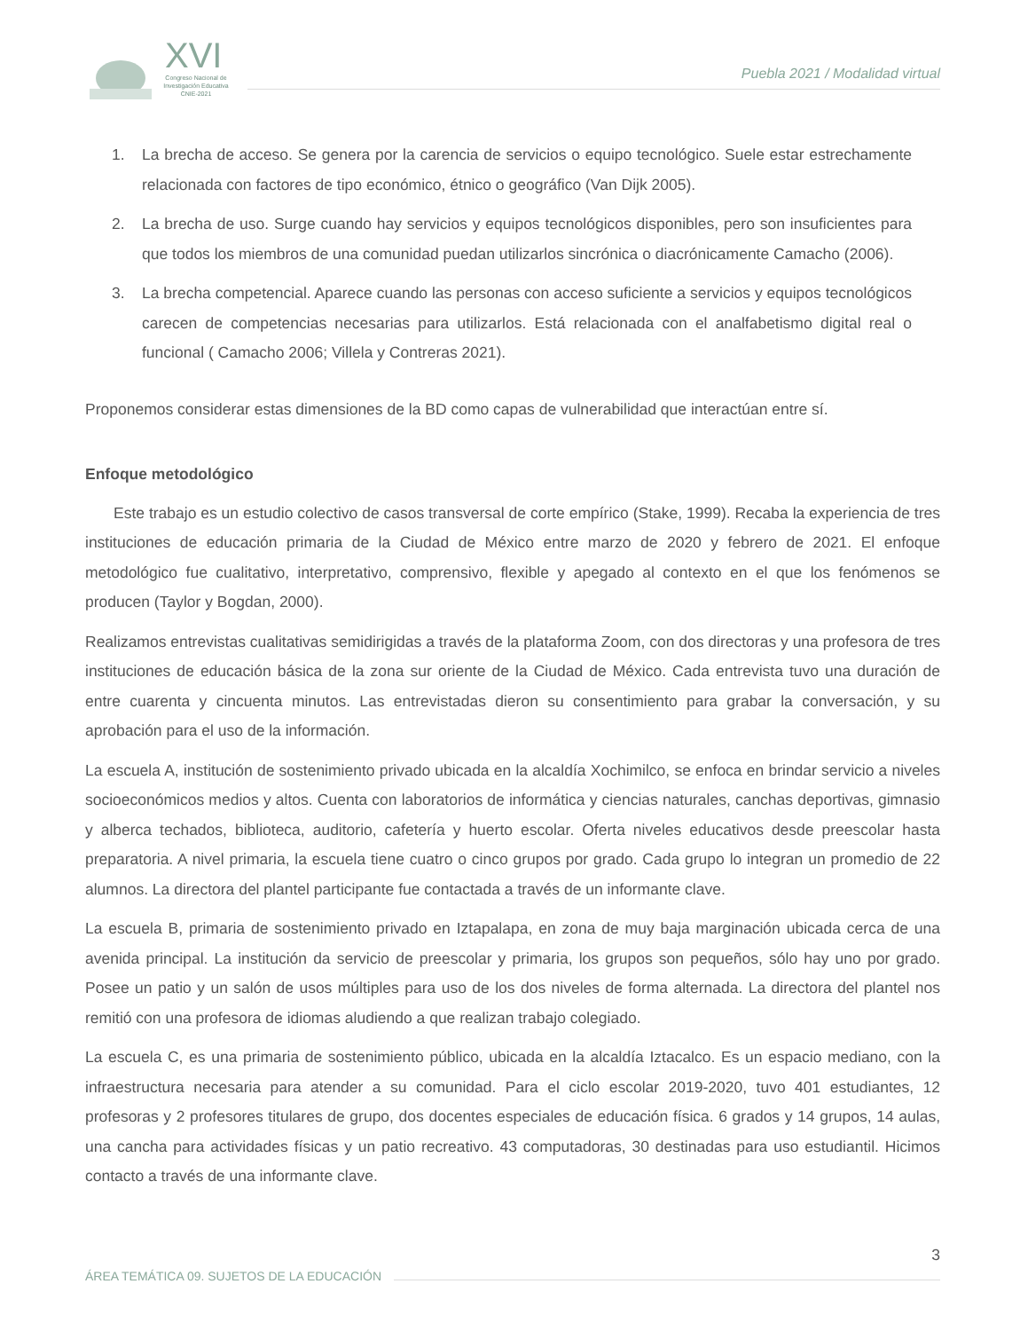XVI
Congreso Nacional de Investigación Educativa
CNIE-2021
Puebla 2021 / Modalidad virtual
1. La brecha de acceso. Se genera por la carencia de servicios o equipo tecnológico. Suele estar estrechamente relacionada con factores de tipo económico, étnico o geográfico (Van Dijk 2005).
2. La brecha de uso. Surge cuando hay servicios y equipos tecnológicos disponibles, pero son insuficientes para que todos los miembros de una comunidad puedan utilizarlos sincrónica o diacrónicamente Camacho (2006).
3. La brecha competencial. Aparece cuando las personas con acceso suficiente a servicios y equipos tecnológicos carecen de competencias necesarias para utilizarlos. Está relacionada con el analfabetismo digital real o funcional ( Camacho 2006; Villela y Contreras 2021).
Proponemos considerar estas dimensiones de la BD como capas de vulnerabilidad que interactúan entre sí.
Enfoque metodológico
Este trabajo es un estudio colectivo de casos transversal de corte empírico (Stake, 1999). Recaba la experiencia de tres instituciones de educación primaria de la Ciudad de México entre marzo de 2020 y febrero de 2021. El enfoque metodológico fue cualitativo, interpretativo, comprensivo, flexible y apegado al contexto en el que los fenómenos se producen (Taylor y Bogdan, 2000).
Realizamos entrevistas cualitativas semidirigidas a través de la plataforma Zoom, con dos directoras y una profesora de tres instituciones de educación básica de la zona sur oriente de la Ciudad de México. Cada entrevista tuvo una duración de entre cuarenta y cincuenta minutos. Las entrevistadas dieron su consentimiento para grabar la conversación, y su aprobación para el uso de la información.
La escuela A, institución de sostenimiento privado ubicada en la alcaldía Xochimilco, se enfoca en brindar servicio a niveles socioeconómicos medios y altos. Cuenta con laboratorios de informática y ciencias naturales, canchas deportivas, gimnasio y alberca techados, biblioteca, auditorio, cafetería y huerto escolar. Oferta niveles educativos desde preescolar hasta preparatoria. A nivel primaria, la escuela tiene cuatro o cinco grupos por grado. Cada grupo lo integran un promedio de 22 alumnos. La directora del plantel participante fue contactada a través de un informante clave.
La escuela B, primaria de sostenimiento privado en Iztapalapa, en zona de muy baja marginación ubicada cerca de una avenida principal. La institución da servicio de preescolar y primaria, los grupos son pequeños, sólo hay uno por grado. Posee un patio y un salón de usos múltiples para uso de los dos niveles de forma alternada. La directora del plantel nos remitió con una profesora de idiomas aludiendo a que realizan trabajo colegiado.
La escuela C, es una primaria de sostenimiento público, ubicada en la alcaldía Iztacalco. Es un espacio mediano, con la infraestructura necesaria para atender a su comunidad. Para el ciclo escolar 2019-2020, tuvo 401 estudiantes, 12 profesoras y 2 profesores titulares de grupo, dos docentes especiales de educación física. 6 grados y 14 grupos, 14 aulas, una cancha para actividades físicas y un patio recreativo. 43 computadoras, 30 destinadas para uso estudiantil. Hicimos contacto a través de una informante clave.
3
ÁREA TEMÁTICA 09. SUJETOS DE LA EDUCACIÓN